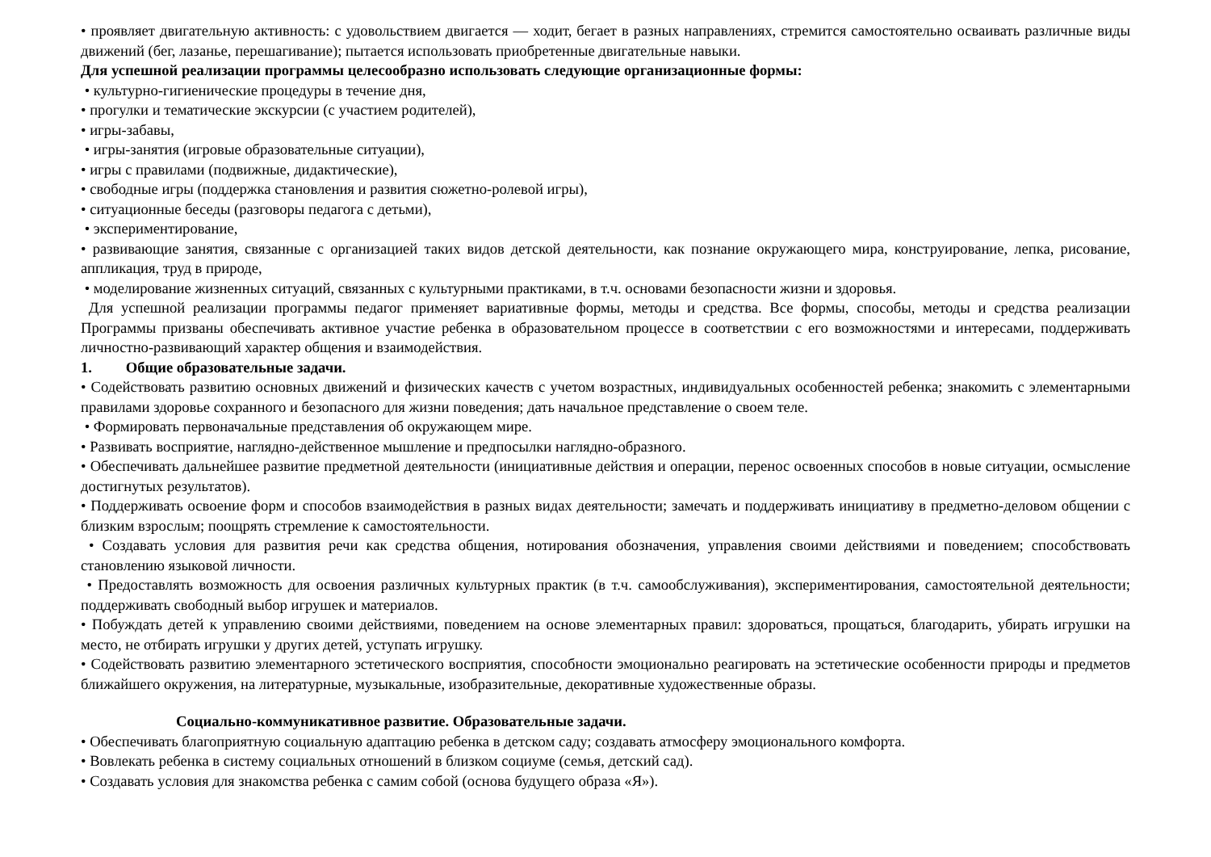• проявляет двигательную активность: с удовольствием двигается — ходит, бегает в разных направлениях, стремится самостоятельно осваивать различные виды движений (бег, лазанье, перешагивание); пытается использовать приобретенные двигательные навыки.
Для успешной реализации программы целесообразно использовать следующие организационные формы:
• культурно-гигиенические процедуры в течение дня,
• прогулки и тематические экскурсии (с участием родителей),
• игры-забавы,
• игры-занятия (игровые образовательные ситуации),
• игры с правилами (подвижные, дидактические),
• свободные игры (поддержка становления и развития сюжетно-ролевой игры),
• ситуационные беседы (разговоры педагога с детьми),
• экспериментирование,
• развивающие занятия, связанные с организацией таких видов детской деятельности, как познание окружающего мира, конструирование, лепка, рисование, аппликация, труд в природе,
• моделирование жизненных ситуаций, связанных с культурными практиками, в т.ч. основами безопасности жизни и здоровья.
Для успешной реализации программы педагог применяет вариативные формы, методы и средства. Все формы, способы, методы и средства реализации Программы призваны обеспечивать активное участие ребенка в образовательном процессе в соответствии с его возможностями и интересами, поддерживать личностно-развивающий характер общения и взаимодействия.
1. Общие образовательные задачи.
• Содействовать развитию основных движений и физических качеств с учетом возрастных, индивидуальных особенностей ребенка; знакомить с элементарными правилами здоровье сохранного и безопасного для жизни поведения; дать начальное представление о своем теле.
• Формировать первоначальные представления об окружающем мире.
• Развивать восприятие, наглядно-действенное мышление и предпосылки наглядно-образного.
• Обеспечивать дальнейшее развитие предметной деятельности (инициативные действия и операции, перенос освоенных способов в новые ситуации, осмысление достигнутых результатов).
• Поддерживать освоение форм и способов взаимодействия в разных видах деятельности; замечать и поддерживать инициативу в предметно-деловом общении с близким взрослым; поощрять стремление к самостоятельности.
• Создавать условия для развития речи как средства общения, нотирования обозначения, управления своими действиями и поведением; способствовать становлению языковой личности.
• Предоставлять возможность для освоения различных культурных практик (в т.ч. самообслуживания), экспериментирования, самостоятельной деятельности; поддерживать свободный выбор игрушек и материалов.
• Побуждать детей к управлению своими действиями, поведением на основе элементарных правил: здороваться, прощаться, благодарить, убирать игрушки на место, не отбирать игрушки у других детей, уступать игрушку.
• Содействовать развитию элементарного эстетического восприятия, способности эмоционально реагировать на эстетические особенности природы и предметов ближайшего окружения, на литературные, музыкальные, изобразительные, декоративные художественные образы.
Социально-коммуникативное развитие. Образовательные задачи.
• Обеспечивать благоприятную социальную адаптацию ребенка в детском саду; создавать атмосферу эмоционального комфорта.
• Вовлекать ребенка в систему социальных отношений в близком социуме (семья, детский сад).
• Создавать условия для знакомства ребенка с самим собой (основа будущего образа «Я»).